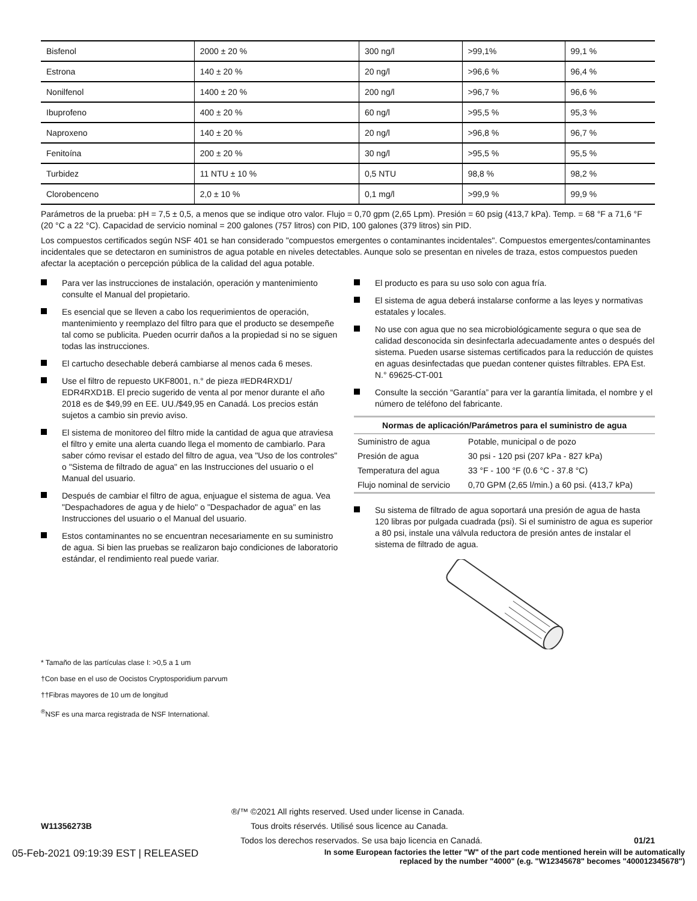| Bisfenol | 2000 ± 20 % | 300 ng/l | >99,1% | 99,1 % |
| Estrona | 140 ± 20 % | 20 ng/l | >96,6 % | 96,4 % |
| Nonilfenol | 1400 ± 20 % | 200 ng/l | >96,7 % | 96,6 % |
| Ibuprofeno | 400 ± 20 % | 60 ng/l | >95,5 % | 95,3 % |
| Naproxeno | 140 ± 20 % | 20 ng/l | >96,8 % | 96,7 % |
| Fenitoína | 200 ± 20 % | 30 ng/l | >95,5 % | 95,5 % |
| Turbidez | 11 NTU ± 10 % | 0,5 NTU | 98,8 % | 98,2 % |
| Clorobenceno | 2,0 ± 10 % | 0,1 mg/l | >99,9 % | 99,9 % |
Parámetros de la prueba: pH = 7,5 ± 0,5, a menos que se indique otro valor. Flujo = 0,70 gpm (2,65 Lpm). Presión = 60 psig (413,7 kPa). Temp. = 68 °F a 71,6 °F (20 °C a 22 °C). Capacidad de servicio nominal = 200 galones (757 litros) con PID, 100 galones (379 litros) sin PID.
Los compuestos certificados según NSF 401 se han considerado "compuestos emergentes o contaminantes incidentales". Compuestos emergentes/contaminantes incidentales que se detectaron en suministros de agua potable en niveles detectables. Aunque solo se presentan en niveles de traza, estos compuestos pueden afectar la aceptación o percepción pública de la calidad del agua potable.
Para ver las instrucciones de instalación, operación y mantenimiento consulte el Manual del propietario.
Es esencial que se lleven a cabo los requerimientos de operación, mantenimiento y reemplazo del filtro para que el producto se desempeñe tal como se publicita. Pueden ocurrir daños a la propiedad si no se siguen todas las instrucciones.
El cartucho desechable deberá cambiarse al menos cada 6 meses.
Use el filtro de repuesto UKF8001, n.° de pieza #EDR4RXD1/ EDR4RXD1B. El precio sugerido de venta al por menor durante el año 2018 es de $49,99 en EE. UU./$49,95 en Canadá. Los precios están sujetos a cambio sin previo aviso.
El sistema de monitoreo del filtro mide la cantidad de agua que atraviesa el filtro y emite una alerta cuando llega el momento de cambiarlo. Para saber cómo revisar el estado del filtro de agua, vea "Uso de los controles" o "Sistema de filtrado de agua" en las Instrucciones del usuario o el Manual del usuario.
Después de cambiar el filtro de agua, enjuague el sistema de agua. Vea "Despachadores de agua y de hielo" o "Despachador de agua" en las Instrucciones del usuario o el Manual del usuario.
Estos contaminantes no se encuentran necesariamente en su suministro de agua. Si bien las pruebas se realizaron bajo condiciones de laboratorio estándar, el rendimiento real puede variar.
El producto es para su uso solo con agua fría.
El sistema de agua deberá instalarse conforme a las leyes y normativas estatales y locales.
No use con agua que no sea microbiológicamente segura o que sea de calidad desconocida sin desinfectarla adecuadamente antes o después del sistema. Pueden usarse sistemas certificados para la reducción de quistes en aguas desinfectadas que puedan contener quistes filtrables. EPA Est. N.° 69625-CT-001
Consulte la sección “Garantía” para ver la garantía limitada, el nombre y el número de teléfono del fabricante.
| Normas de aplicación/Parámetros para el suministro de agua | |
| --- | --- |
| Suministro de agua | Potable, municipal o de pozo |
| Presión de agua | 30 psi - 120 psi (207 kPa - 827 kPa) |
| Temperatura del agua | 33 °F - 100 °F (0.6 °C - 37.8 °C) |
| Flujo nominal de servicio | 0,70 GPM (2,65 l/min.) a 60 psi. (413,7 kPa) |
Su sistema de filtrado de agua soportará una presión de agua de hasta 120 libras por pulgada cuadrada (psi). Si el suministro de agua es superior a 80 psi, instale una válvula reductora de presión antes de instalar el sistema de filtrado de agua.
* Tamaño de las partículas clase I: >0,5 a 1 um
†Con base en el uso de Oocistos Cryptosporidium parvum
††Fibras mayores de 10 um de longitud
<sup>®</sup>NSF es una marca registrada de NSF International.
®/™ ©2021 All rights reserved. Used under license in Canada.
W11356273B Tous droits réservés. Utilisé sous licence au Canada.
Todos los derechos reservados. Se usa bajo licencia en Canadá. 01/21
05-Feb-2021 09:19:39 EST | RELEASED In some European factories the letter "W" of the part code mentioned herein will be automatically
replaced by the number "4000" (e.g. "W12345678" becomes "400012345678")